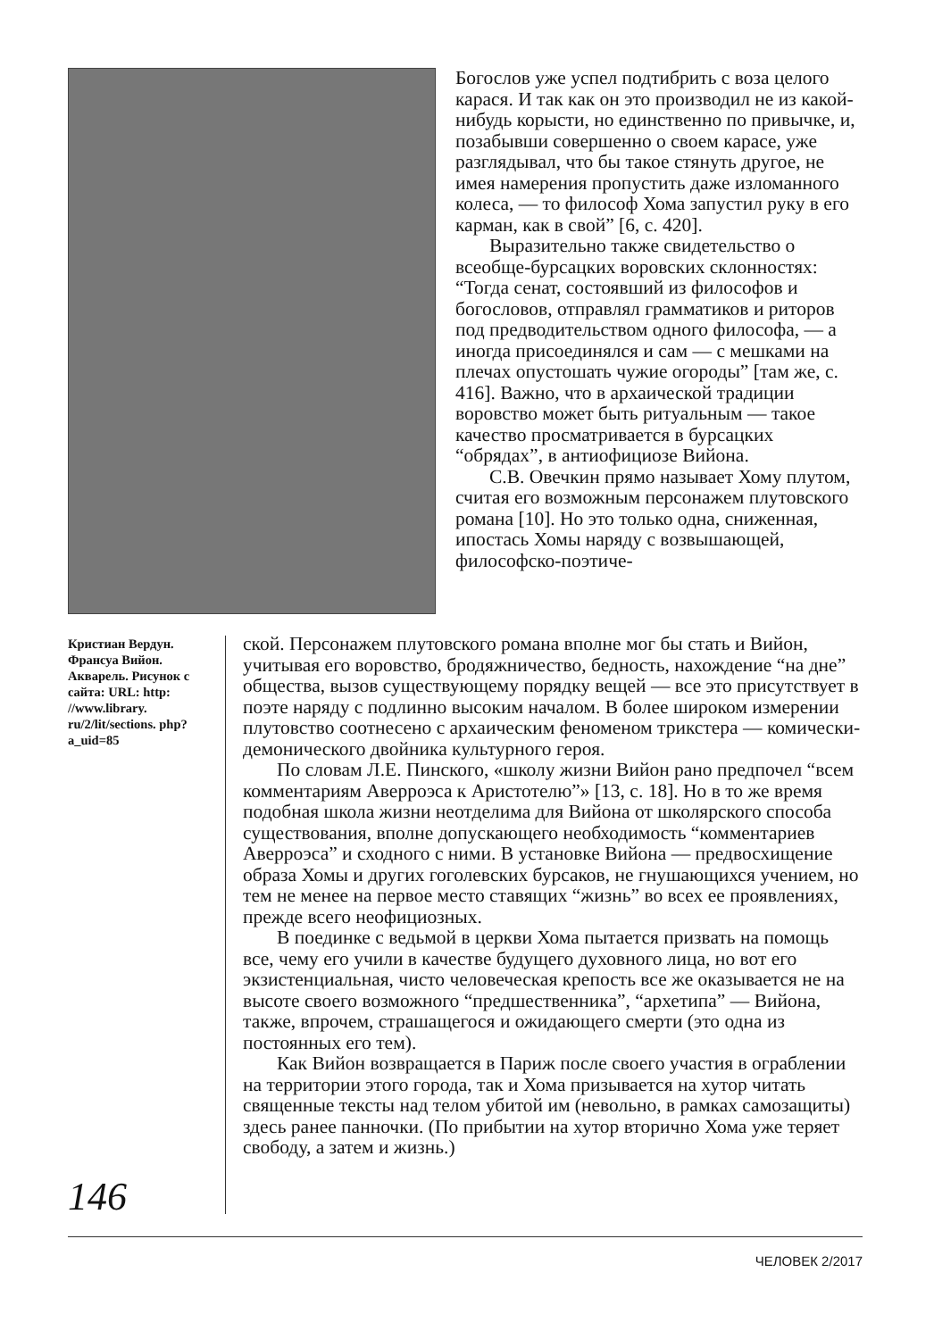Богослов уже успел подтибрить с воза целого карася. И так как он это производил не из какой-нибудь корысти, но единственно по привычке, и, позабывши совершенно о своем карасе, уже разглядывал, что бы такое стянуть другое, не имея намерения пропустить даже изломанного колеса, — то философ Хома запустил руку в его карман, как в свой” [6, с. 420].
Выразительно также свидетельство о всеобще-бурсацких воровских склонностях: “Тогда сенат, состоявший из философов и богословов, отправлял грамматиков и риторов под предводительством одного философа, — а иногда присоединялся и сам — с мешками на плечах опустошать чужие огороды” [там же, с. 416]. Важно, что в архаической традиции воровство может быть ритуальным — такое качество просматривается в бурсацких “обрядах”, в антиофициозе Вийона.
С.В. Овечкин прямо называет Хому плутом, считая его возможным персонажем плутовского романа [10]. Но это только одна, сниженная, ипостась Хомы наряду с возвышающей, философско-поэтиче-
Кристиан Вердун. Франсуа Вийон. Акварель. Рисунок с сайта: URL: http: //www.library. ru/2/lit/sections. php?a_uid=85
ской. Персонажем плутовского романа вполне мог бы стать и Вийон, учитывая его воровство, бродяжничество, бедность, нахождение “на дне” общества, вызов существующему порядку вещей — все это присутствует в поэте наряду с подлинно высоким началом. В более широком измерении плутовство соотнесено с архаическим феноменом трикстера — комически-демонического двойника культурного героя.
По словам Л.Е. Пинского, «школу жизни Вийон рано предпочел “всем комментариям Аверроэса к Аристотелю”» [13, с. 18]. Но в то же время подобная школа жизни неотделима для Вийона от школярского способа существования, вполне допускающего необходимость “комментариев Аверроэса” и сходного с ними. В установке Вийона — предвосхищение образа Хомы и других гоголевских бурсаков, не гнушающихся учением, но тем не менее на первое место ставящих “жизнь” во всех ее проявлениях, прежде всего неофициозных.
В поединке с ведьмой в церкви Хома пытается призвать на помощь все, чему его учили в качестве будущего духовного лица, но вот его экзистенциальная, чисто человеческая крепость все же оказывается не на высоте своего возможного “предшественника”, “архетипа” — Вийона, также, впрочем, страшащегося и ожидающего смерти (это одна из постоянных его тем).
Как Вийон возвращается в Париж после своего участия в ограблении на территории этого города, так и Хома призывается на хутор читать священные тексты над телом убитой им (невольно, в рамках самозащиты) здесь ранее панночки. (По прибытии на хутор вторично Хома уже теряет свободу, а затем и жизнь.)
146
ЧЕЛОВЕК 2/2017